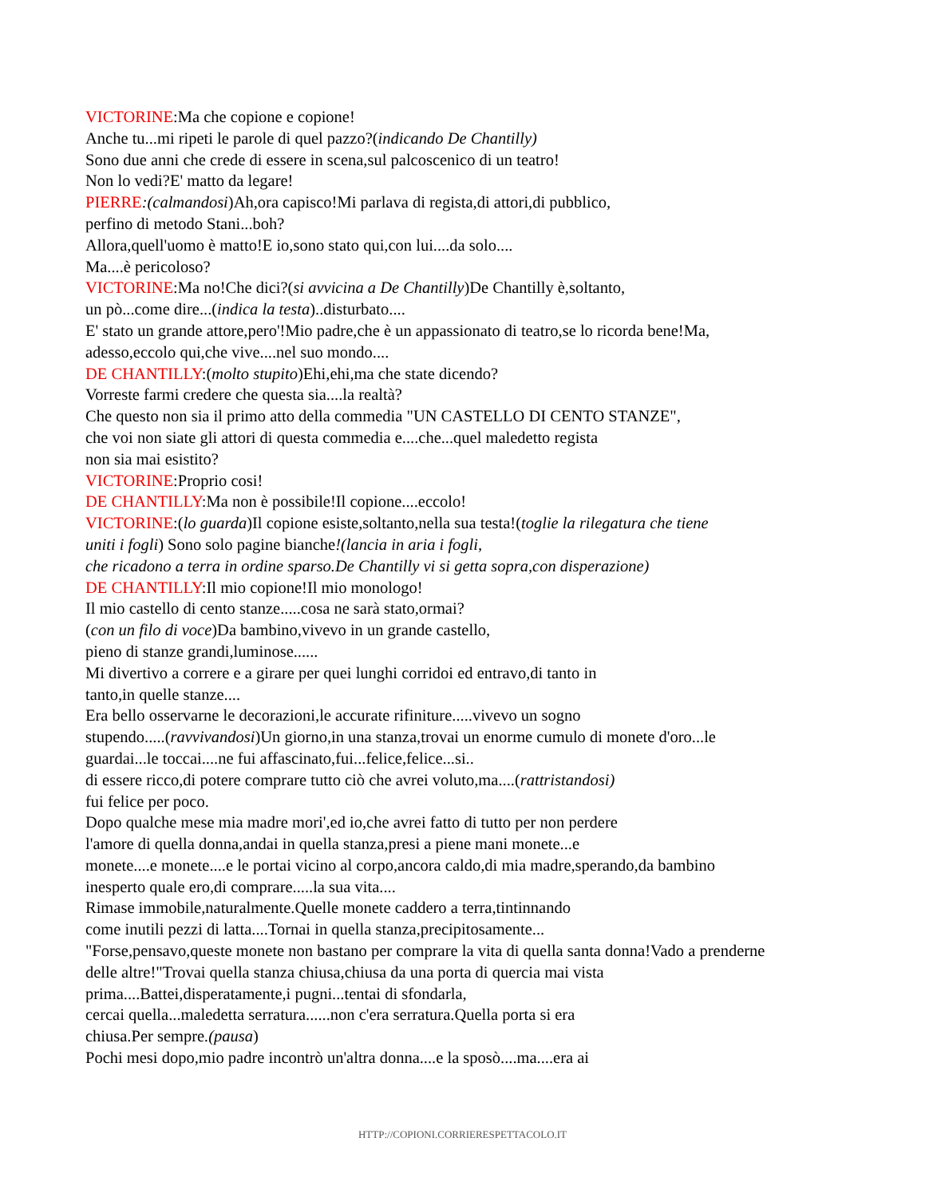VICTORINE:Ma che copione e copione!
Anche tu...mi ripeti le parole di quel pazzo?(indicando De Chantilly)
Sono due anni che crede di essere in scena,sul palcoscenico di un teatro!
Non lo vedi?E' matto da legare!
PIERRE:(calmandosi)Ah,ora capisco!Mi parlava di regista,di attori,di pubblico,
perfino di metodo Stani...boh?
Allora,quell'uomo è matto!E io,sono stato qui,con lui....da solo....
Ma....è pericoloso?
VICTORINE:Ma no!Che dici?(si avvicina a De Chantilly)De Chantilly è,soltanto,
un pò...come dire...(indica la testa)..disturbato....
E' stato un grande attore,pero'!Mio padre,che è un appassionato di teatro,se lo ricorda bene!Ma,
adesso,eccolo qui,che vive....nel suo mondo....
DE CHANTILLY:(molto stupito)Ehi,ehi,ma che state dicendo?
Vorreste farmi credere che questa sia....la realtà?
Che questo non sia il primo atto della commedia "UN CASTELLO DI CENTO STANZE",
che voi non siate gli attori di questa commedia e....che...quel maledetto regista
non sia mai esistito?
VICTORINE:Proprio cosi!
DE CHANTILLY:Ma non è possibile!Il copione....eccolo!
VICTORINE:(lo guarda)Il copione esiste,soltanto,nella sua testa!(toglie la rilegatura che tiene
uniti i fogli) Sono solo pagine bianche!(lancia in aria i fogli,
che ricadono a terra in ordine sparso.De Chantilly vi si getta sopra,con disperazione)
DE CHANTILLY:Il mio copione!Il mio monologo!
Il mio castello di cento stanze.....cosa ne sarà stato,ormai?
(con un filo di voce)Da bambino,vivevo in un grande castello,
pieno di stanze grandi,luminose......
Mi divertivo a correre e a girare per quei lunghi corridoi ed entravo,di tanto in
tanto,in quelle stanze....
Era bello osservarne le decorazioni,le accurate rifiniture.....vivevo un sogno
stupendo.....(ravvivandosi)Un giorno,in una stanza,trovai un enorme cumulo di monete d'oro...le
guardai...le toccai....ne fui affascinato,fui...felice,felice...si..
di essere ricco,di potere comprare tutto ciò che avrei voluto,ma....(rattristandosi)
fui felice per poco.
Dopo qualche mese mia madre mori',ed io,che avrei fatto di tutto per non perdere
l'amore di quella donna,andai in quella stanza,presi a piene mani monete...e
monete....e monete....e le portai vicino al corpo,ancora caldo,di mia madre,sperando,da bambino
inesperto quale ero,di comprare.....la sua vita....
Rimase immobile,naturalmente.Quelle monete caddero a terra,tintinnando
come inutili pezzi di latta....Tornai in quella stanza,precipitosamente...
"Forse,pensavo,queste monete non bastano per comprare la vita di quella santa donna!Vado a prenderne
delle altre!"Trovai quella stanza chiusa,chiusa da una porta di quercia mai vista
prima....Battei,disperatamente,i pugni...tentai di sfondarla,
cercai quella...maledetta serratura......non c'era serratura.Quella porta si era
chiusa.Per sempre.(pausa)
Pochi mesi dopo,mio padre incontrò un'altra donna....e la sposò....ma....era ai
HTTP://COPIONI.CORRIERESPETTACOLO.IT